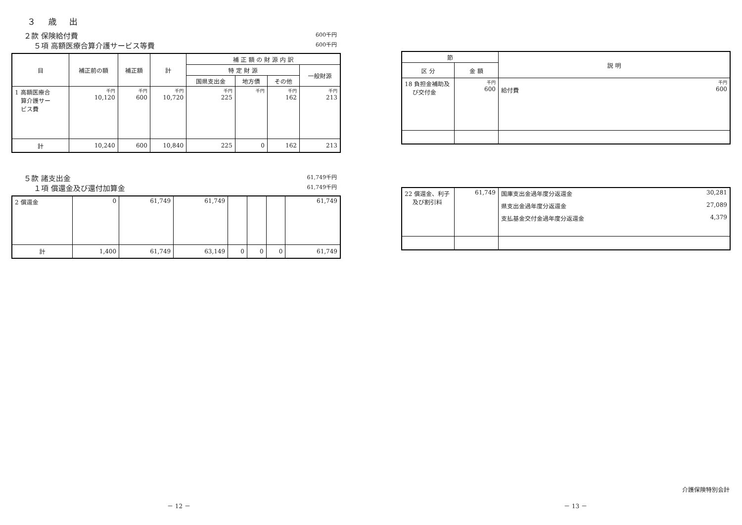３ 歳 出
２款 保険給付費 600千円
５項 高額医療合算介護サービス等費 600千円
| 目 | 補正前の額 | 補正額 | 計 | 補 正 額 の 財 源 内 訳 | | | |
| --- | --- | --- | --- | --- | --- | --- | --- |
| | | | | 特 定 財 源 | | | 一般財源 |
| | | | | 国県支出金 | 地方債 | その他 | |
| 1 高額医療合 算介護サー ビス費 | 千円 10,120 | 千円 600 | 千円 10,720 | 千円 225 | 千円 | 千円 162 | 千円 213 |
| 計 | 10,240 | 600 | 10,840 | 225 | 0 | 162 | 213 |
５款 諸支出金 61,749千円
１項 償還金及び還付加算金 61,749千円
| 2 償還金 | 0 | 61,749 | 61,749 | | | | 61,749 |
| 計 | 1,400 | 61,749 | 63,149 | 0 | 0 | 0 | 61,749 |
| 節 | | 説 明 |
| --- | --- | --- |
| 区 分 | 金 額 | |
| 18 負担金補助及 び交付金 | 千円 600 | 千円 給付費 600 |
| 22 償還金、利子 及び割引料 | 61,749 | 国庫支出金過年度分返還金 30,281 県支出金過年度分返還金 27,089 支払基金交付金過年度分返還金 4,379 |
介護保険特別会計
－ 12 － － 13 －